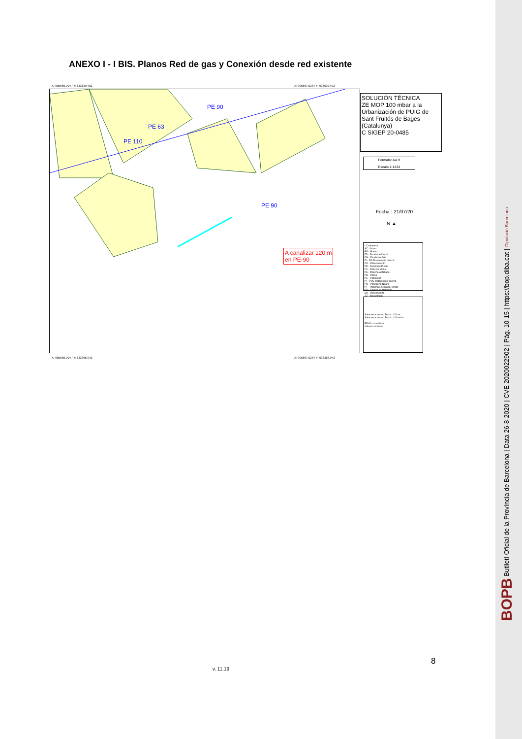ANEXO I - I BIS. Planos Red de gas y Conexión desde red existente
X: 905566.704 / Y: 633639.402 X: 905887.028 / Y: 633639.402
PE 90
PE 63
PE 110
PE 90
A canalizar 120 m
en PE-90
X: 905566.704 / Y: 633366.942 X: 905887.028 / Y: 633366.942
SOLUCIÓN TÉCNICA
ZE MOP 100 mbar a la Urbanización de PUIG de Sant Fruitós de Bages (Catalunya)
C SIGEP 20-0485
Formato: A4 H
Escala 1:1434
Fecha : 21/07/20
N ▲
- Cualquiera
AC - Acero
BO - Bonna
FD - Fundicion Ductil
FG - Fundicion Gris
FI - FG Tratamiento Interno
FO - Fibrocemento
FP - Fundicion Precis
FV - Fibra de Vidrio
PA - Plancha Asfaltada
PB - Plomo
PE - Polietileno
PI - PVC Tratamiento Interno
PN - Polietileno Negro
PT - Plancha Encintada Tomas
PV - Cloruro de Polivinilo
SD - Desconocido
ZZ - No Definido
Subtramos de red.Traza - 16 bar
Subtramos de red.Traza - 100 mbar
PE-90 a canalizar
Válvula a instalar
v. 11.19
8
BOPB Butlletí Oficial de la Província de Barcelona | Data 26-8-2020 | CVE 2020022902 | Pàg. 10-15 | https://bop.diba.cat | Diputació Barcelona